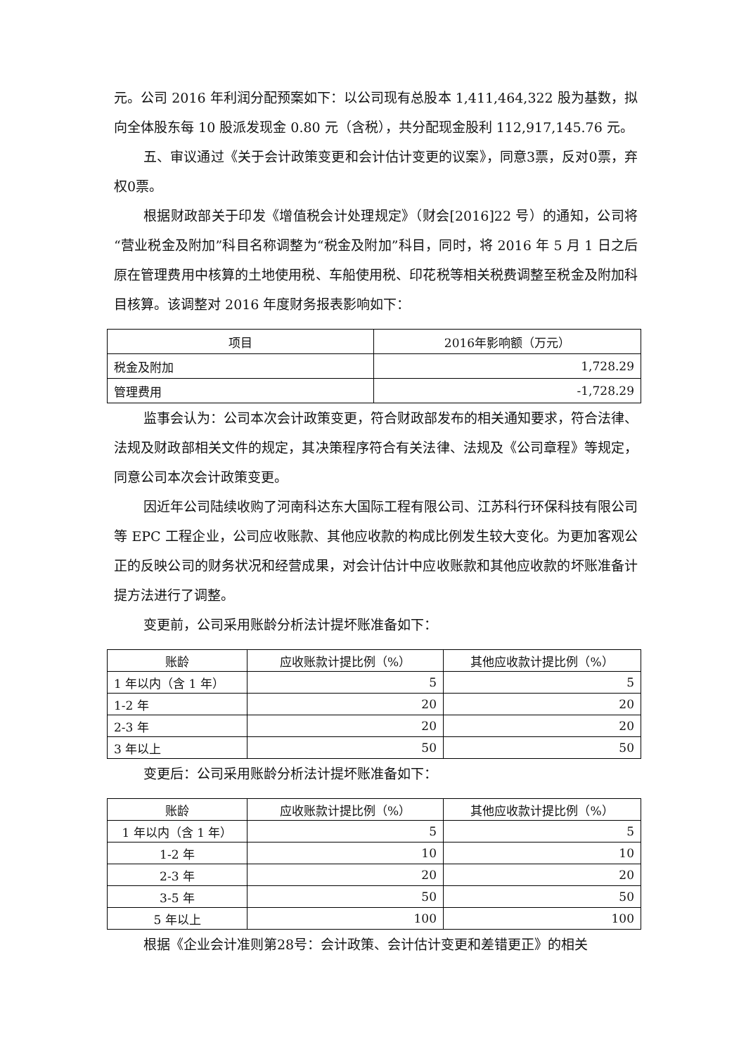元。公司 2016 年利润分配预案如下：以公司现有总股本 1,411,464,322 股为基数，拟向全体股东每 10 股派发现金 0.80 元（含税），共分配现金股利 112,917,145.76 元。
五、审议通过《关于会计政策变更和会计估计变更的议案》，同意3票，反对0票，弃权0票。
根据财政部关于印发《增值税会计处理规定》（财会[2016]22 号）的通知，公司将“营业税金及附加”科目名称调整为“税金及附加”科目，同时，将 2016 年 5 月 1 日之后原在管理费用中核算的土地使用税、车船使用税、印花税等相关税费调整至税金及附加科目核算。该调整对 2016 年度财务报表影响如下：
| 项目 | 2016年影响额（万元） |
| --- | --- |
| 税金及附加 | 1,728.29 |
| 管理费用 | -1,728.29 |
监事会认为：公司本次会计政策变更，符合财政部发布的相关通知要求，符合法律、法规及财政部相关文件的规定，其决策程序符合有关法律、法规及《公司章程》等规定，同意公司本次会计政策变更。
因近年公司陆续收购了河南科达东大国际工程有限公司、江苏科行环保科技有限公司等 EPC 工程企业，公司应收账款、其他应收款的构成比例发生较大变化。为更加客观公正的反映公司的财务状况和经营成果，对会计估计中应收账款和其他应收款的坏账准备计提方法进行了调整。
变更前，公司采用账龄分析法计提坏账准备如下：
| 账龄 | 应收账款计提比例（%） | 其他应收款计提比例（%） |
| --- | --- | --- |
| 1 年以内（含 1 年） | 5 | 5 |
| 1-2 年 | 20 | 20 |
| 2-3 年 | 20 | 20 |
| 3 年以上 | 50 | 50 |
变更后：公司采用账龄分析法计提坏账准备如下：
| 账龄 | 应收账款计提比例（%） | 其他应收款计提比例（%） |
| --- | --- | --- |
| 1 年以内（含 1 年） | 5 | 5 |
| 1-2 年 | 10 | 10 |
| 2-3 年 | 20 | 20 |
| 3-5 年 | 50 | 50 |
| 5 年以上 | 100 | 100 |
根据《企业会计准则第28号：会计政策、会计估计变更和差错更正》的相关